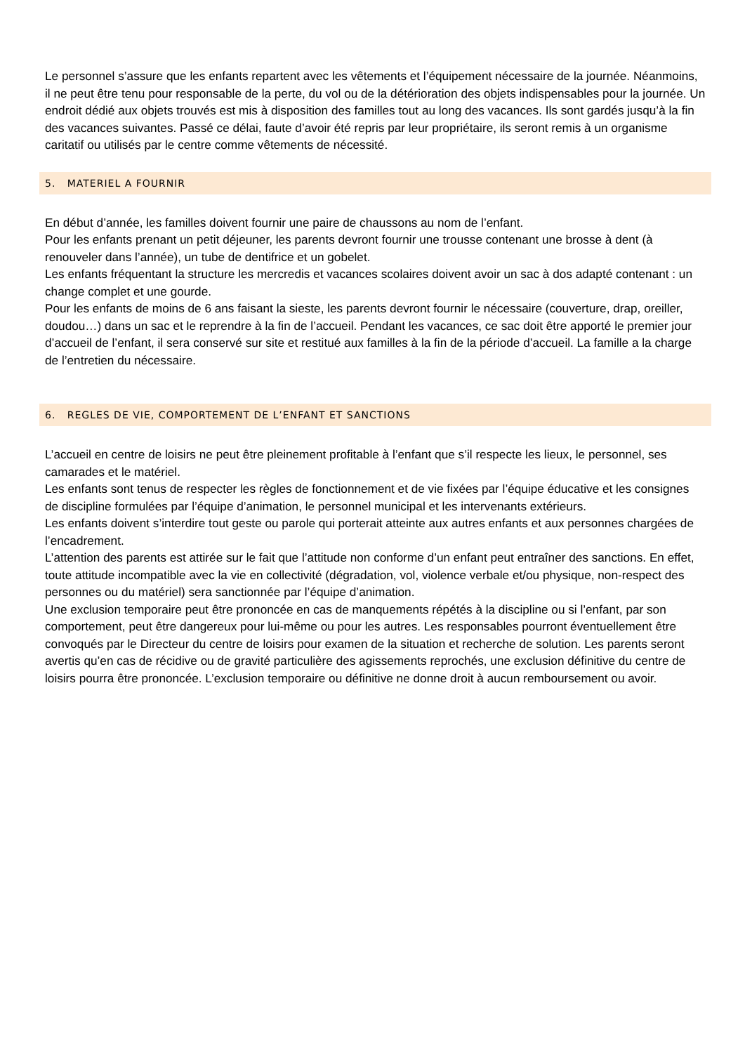Le personnel s’assure que les enfants repartent avec les vêtements et l’équipement nécessaire de la journée. Néanmoins, il ne peut être tenu pour responsable de la perte, du vol ou de la détérioration des objets indispensables pour la journée. Un endroit dédié aux objets trouvés est mis à disposition des familles tout au long des vacances. Ils sont gardés jusqu’à la fin des vacances suivantes. Passé ce délai, faute d’avoir été repris par leur propriétaire, ils seront remis à un organisme caritatif ou utilisés par le centre comme vêtements de nécessité.
5. MATERIEL A FOURNIR
En début d’année, les familles doivent fournir une paire de chaussons au nom de l’enfant.
Pour les enfants prenant un petit déjeuner, les parents devront fournir une trousse contenant une brosse à dent (à renouveler dans l’année), un tube de dentifrice et un gobelet.
Les enfants fréquentant la structure les mercredis et vacances scolaires doivent avoir un sac à dos adapté contenant : un change complet et une gourde.
Pour les enfants de moins de 6 ans faisant la sieste, les parents devront fournir le nécessaire (couverture, drap, oreiller, doudou…) dans un sac et le reprendre à la fin de l’accueil. Pendant les vacances, ce sac doit être apporté le premier jour d’accueil de l’enfant, il sera conservé sur site et restitué aux familles à la fin de la période d’accueil. La famille a la charge de l’entretien du nécessaire.
6. REGLES DE VIE, COMPORTEMENT DE L’ENFANT ET SANCTIONS
L’accueil en centre de loisirs ne peut être pleinement profitable à l’enfant que s’il respecte les lieux, le personnel, ses camarades et le matériel.
Les enfants sont tenus de respecter les règles de fonctionnement et de vie fixées par l’équipe éducative et les consignes de discipline formulées par l’équipe d’animation, le personnel municipal et les intervenants extérieurs.
Les enfants doivent s’interdire tout geste ou parole qui porterait atteinte aux autres enfants et aux personnes chargées de l’encadrement.
L’attention des parents est attirée sur le fait que l’attitude non conforme d’un enfant peut entraîner des sanctions. En effet, toute attitude incompatible avec la vie en collectivité (dégradation, vol, violence verbale et/ou physique, non-respect des personnes ou du matériel) sera sanctionnée par l’équipe d’animation.
Une exclusion temporaire peut être prononcée en cas de manquements répétés à la discipline ou si l’enfant, par son comportement, peut être dangereux pour lui-même ou pour les autres. Les responsables pourront éventuellement être convoqués par le Directeur du centre de loisirs pour examen de la situation et recherche de solution. Les parents seront avertis qu’en cas de récidive ou de gravité particulière des agissements reprochés, une exclusion définitive du centre de loisirs pourra être prononcée. L’exclusion temporaire ou définitive ne donne droit à aucun remboursement ou avoir.